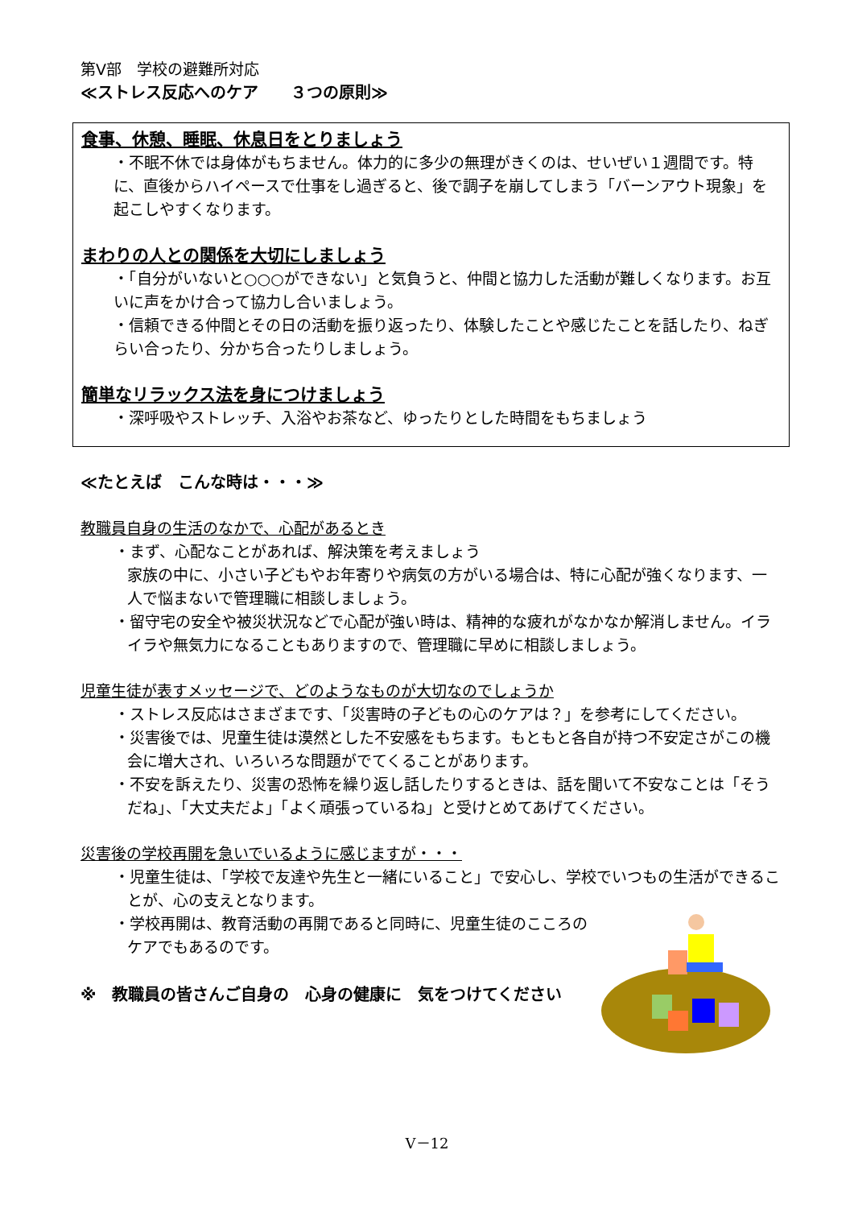第Ⅴ部　学校の避難所対応
≪ストレス反応へのケア　　３つの原則≫
食事、休憩、睡眠、休息日をとりましょう
・不眠不休では身体がもちません。体力的に多少の無理がきくのは、せいぜい１週間です。特に、直後からハイペースで仕事をし過ぎると、後で調子を崩してしまう「バーンアウト現象」を起こしやすくなります。
まわりの人との関係を大切にしましょう
・「自分がいないと○○○ができない」と気負うと、仲間と協力した活動が難しくなります。お互いに声をかけ合って協力し合いましょう。
・信頼できる仲間とその日の活動を振り返ったり、体験したことや感じたことを話したり、ねぎらい合ったり、分かち合ったりしましょう。
簡単なリラックス法を身につけましょう
・深呼吸やストレッチ、入浴やお茶など、ゆったりとした時間をもちましょう
≪たとえば　こんな時は・・・≫
教職員自身の生活のなかで、心配があるとき
・まず、心配なことがあれば、解決策を考えましょう
家族の中に、小さい子どもやお年寄りや病気の方がいる場合は、特に心配が強くなります、一人で悩まないで管理職に相談しましょう。
・留守宅の安全や被災状況などで心配が強い時は、精神的な疲れがなかなか解消しません。イライラや無気力になることもありますので、管理職に早めに相談しましょう。
児童生徒が表すメッセージで、どのようなものが大切なのでしょうか
・ストレス反応はさまざまです、「災害時の子どもの心のケアは？」を参考にしてください。
・災害後では、児童生徒は漠然とした不安感をもちます。もともと各自が持つ不安定さがこの機会に増大され、いろいろな問題がでてくることがあります。
・不安を訴えたり、災害の恐怖を繰り返し話したりするときは、話を聞いて不安なことは「そうだね」、「大丈夫だよ」「よく頑張っているね」と受けとめてあげてください。
災害後の学校再開を急いでいるように感じますが・・・
・児童生徒は、「学校で友達や先生と一緒にいること」で安心し、学校でいつもの生活ができることが、心の支えとなります。
・学校再開は、教育活動の再開であると同時に、児童生徒のこころのケアでもあるのです。
※　教職員の皆さんご自身の　心身の健康に　気をつけてください
Ⅴ－12